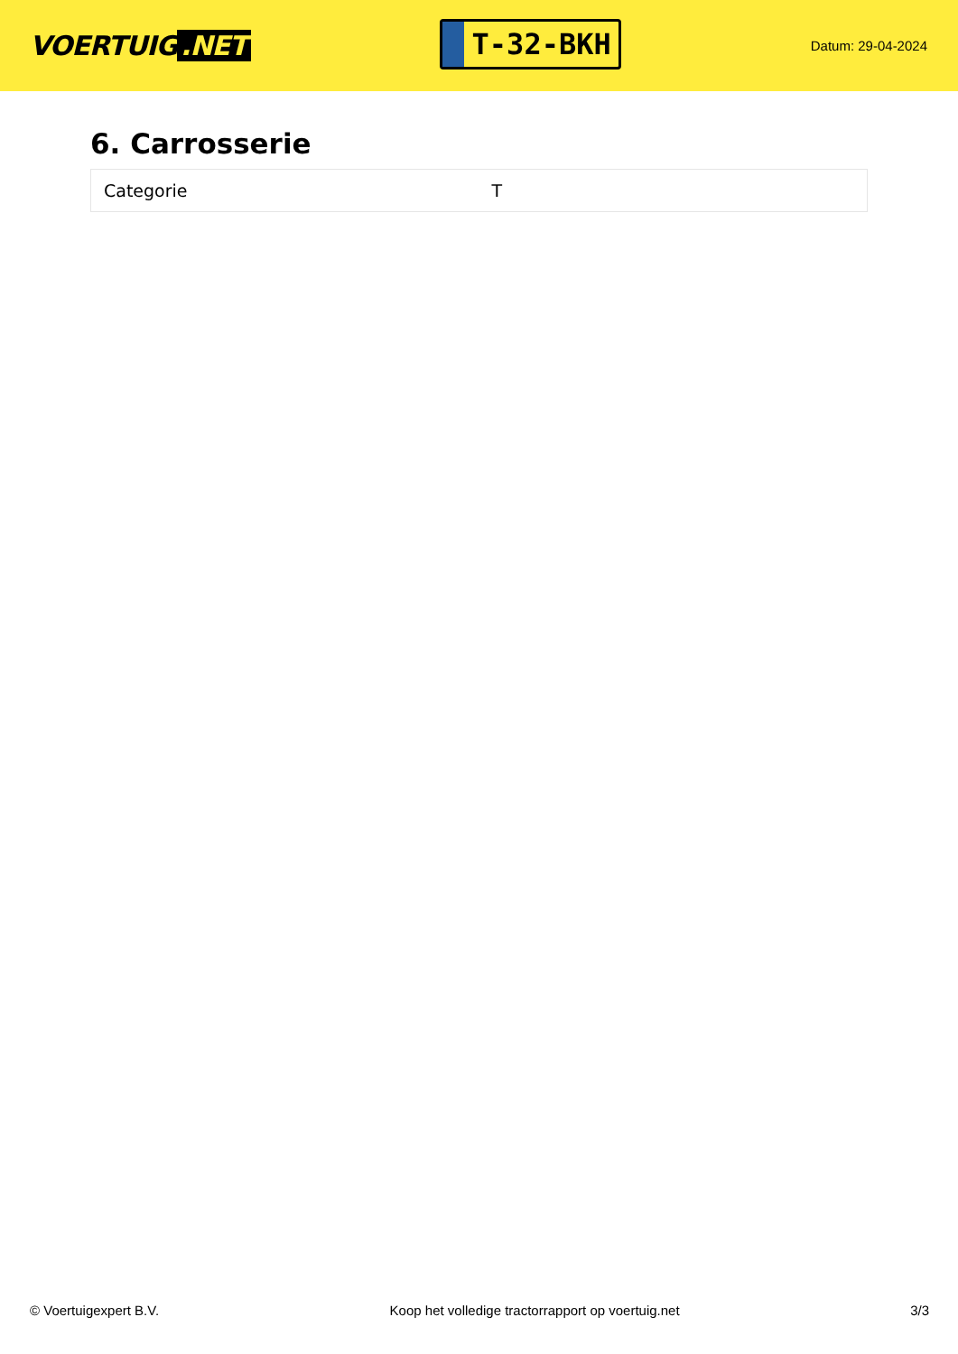VOERTUIG.NET
T-32-BKH
Datum: 29-04-2024
6. Carrosserie
| Categorie | T |
© Voertuigexpert B.V. Koop het volledige tractorrapport op voertuig.net 3/3